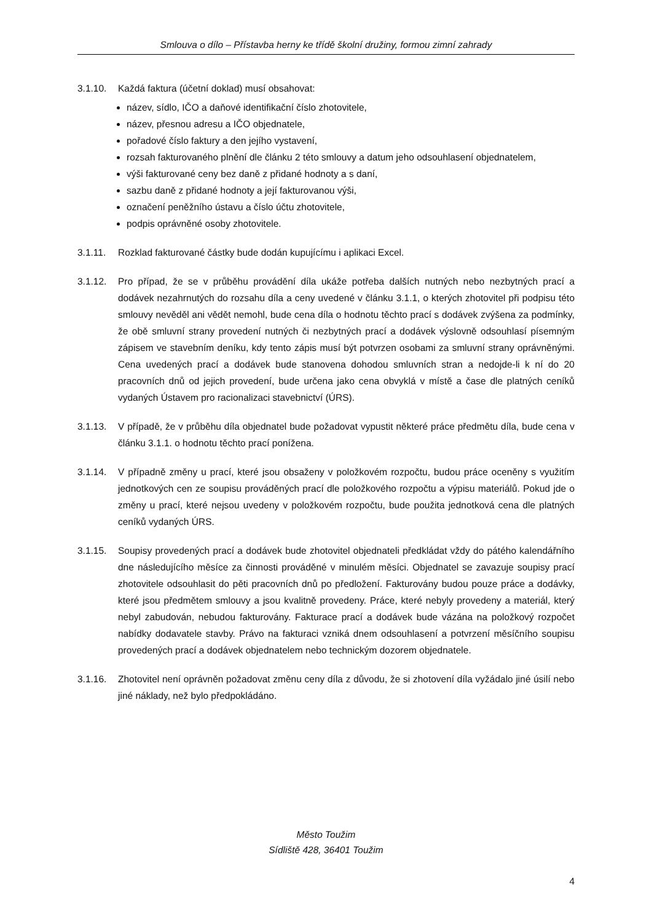Smlouva o dílo – Přístavba herny ke třídě školní družiny, formou zimní zahrady
3.1.10. Každá faktura (účetní doklad) musí obsahovat:
název, sídlo, IČO a daňové identifikační číslo zhotovitele,
název, přesnou adresu a IČO objednatele,
pořadové číslo faktury a den jejího vystavení,
rozsah fakturovaného plnění dle článku 2 této smlouvy a datum jeho odsouhlasení objednatelem,
výši fakturované ceny bez daně z přidané hodnoty a s daní,
sazbu daně z přidané hodnoty a její fakturovanou výši,
označení peněžního ústavu a číslo účtu zhotovitele,
podpis oprávněné osoby zhotovitele.
3.1.11. Rozklad fakturované částky bude dodán kupujícímu i aplikaci Excel.
3.1.12. Pro případ, že se v průběhu provádění díla ukáže potřeba dalších nutných nebo nezbytných prací a dodávek nezahrnutých do rozsahu díla a ceny uvedené v článku 3.1.1, o kterých zhotovitel při podpisu této smlouvy nevěděl ani vědět nemohl, bude cena díla o hodnotu těchto prací s dodávek zvýšena za podmínky, že obě smluvní strany provedení nutných či nezbytných prací a dodávek výslovně odsouhlasí písemným zápisem ve stavebním deníku, kdy tento zápis musí být potvrzen osobami za smluvní strany oprávněnými. Cena uvedených prací a dodávek bude stanovena dohodou smluvních stran a nedojde-li k ní do 20 pracovních dnů od jejich provedení, bude určena jako cena obvyklá v místě a čase dle platných ceníků vydaných Ústavem pro racionalizaci stavebnictví (ÚRS).
3.1.13. V případě, že v průběhu díla objednatel bude požadovat vypustit některé práce předmětu díla, bude cena v článku 3.1.1. o hodnotu těchto prací ponížena.
3.1.14. V případně změny u prací, které jsou obsaženy v položkovém rozpočtu, budou práce oceněny s využitím jednotkových cen ze soupisu prováděných prací dle položkového rozpočtu a výpisu materiálů. Pokud jde o změny u prací, které nejsou uvedeny v položkovém rozpočtu, bude použita jednotková cena dle platných ceníků vydaných ÚRS.
3.1.15. Soupisy provedených prací a dodávek bude zhotovitel objednateli předkládat vždy do pátého kalendářního dne následujícího měsíce za činnosti prováděné v minulém měsíci. Objednatel se zavazuje soupisy prací zhotovitele odsouhlasit do pěti pracovních dnů po předložení. Fakturovány budou pouze práce a dodávky, které jsou předmětem smlouvy a jsou kvalitně provedeny. Práce, které nebyly provedeny a materiál, který nebyl zabudován, nebudou fakturovány. Fakturace prací a dodávek bude vázána na položkový rozpočet nabídky dodavatele stavby. Právo na fakturaci vzniká dnem odsouhlasení a potvrzení měsíčního soupisu provedených prací a dodávek objednatelem nebo technickým dozorem objednatele.
3.1.16. Zhotovitel není oprávněn požadovat změnu ceny díla z důvodu, že si zhotovení díla vyžádalo jiné úsilí nebo jiné náklady, než bylo předpokládáno.
Město Toužim
Sídliště 428, 36401 Toužim
4